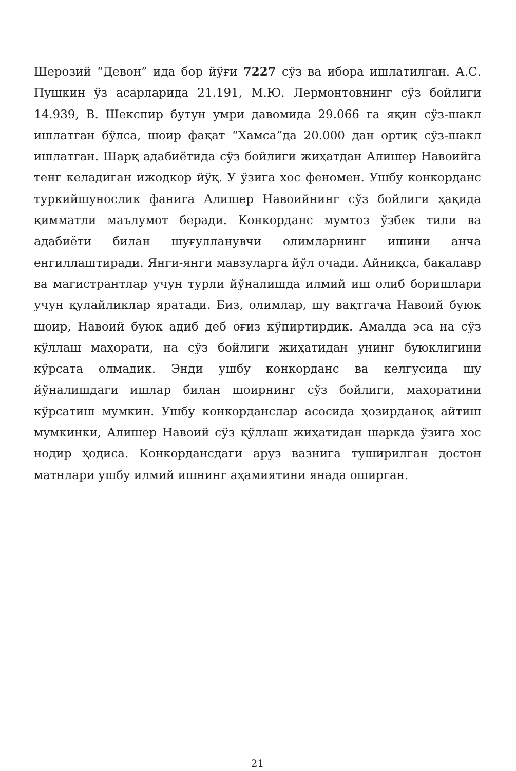Шерозий “Девон” ида бор йўғи 7227 сўз ва ибора ишлатилган. А.С. Пушкин ўз асарларида 21.191, М.Ю. Лермонтовнинг сўз бойлиги 14.939, В. Шекспир бутун умри давомида 29.066 га яқин сўз-шакл ишлатган бўлса, шоир фақат “Хамса”да 20.000 дан ортиқ сўз-шакл ишлатган. Шарқ адабиётида сўз бойлиги жиҳатдан Алишер Навоийга тенг келадиган ижодкор йўқ. У ўзига хос феномен. Ушбу конкорданс туркийшунослик фанига Алишер Навоийнинг сўз бойлиги ҳақида қимматли маълумот беради. Конкорданс мумтоз ўзбек тили ва адабиёти билан шуғулланувчи олимларнинг ишини анча енгиллаштиради. Янги-янги мавзуларга йўл очади. Айниқса, бакалавр ва магистрантлар учун турли йўналишда илмий иш олиб боришлари учун қулайликлар яратади. Биз, олимлар, шу вақтгача Навоий буюк шоир, Навоий буюк адиб деб оғиз кўпиртирдик. Амалда эса на сўз қўллаш маҳорати, на сўз бойлиги жиҳатидан унинг буюклигини кўрсата олмадик. Энди ушбу конкорданс ва келгусида шу йўналишдаги ишлар билан шоирнинг сўз бойлиги, маҳоратини кўрсатиш мумкин. Ушбу конкорданслар асосида ҳозирданоқ айтиш мумкинки, Алишер Навоий сўз қўллаш жиҳатидан шаркда ўзига хос нодир ҳодиса. Конкордансдаги аруз вазнига туширилган достон матнлари ушбу илмий ишнинг аҳамиятини янада оширган.
21